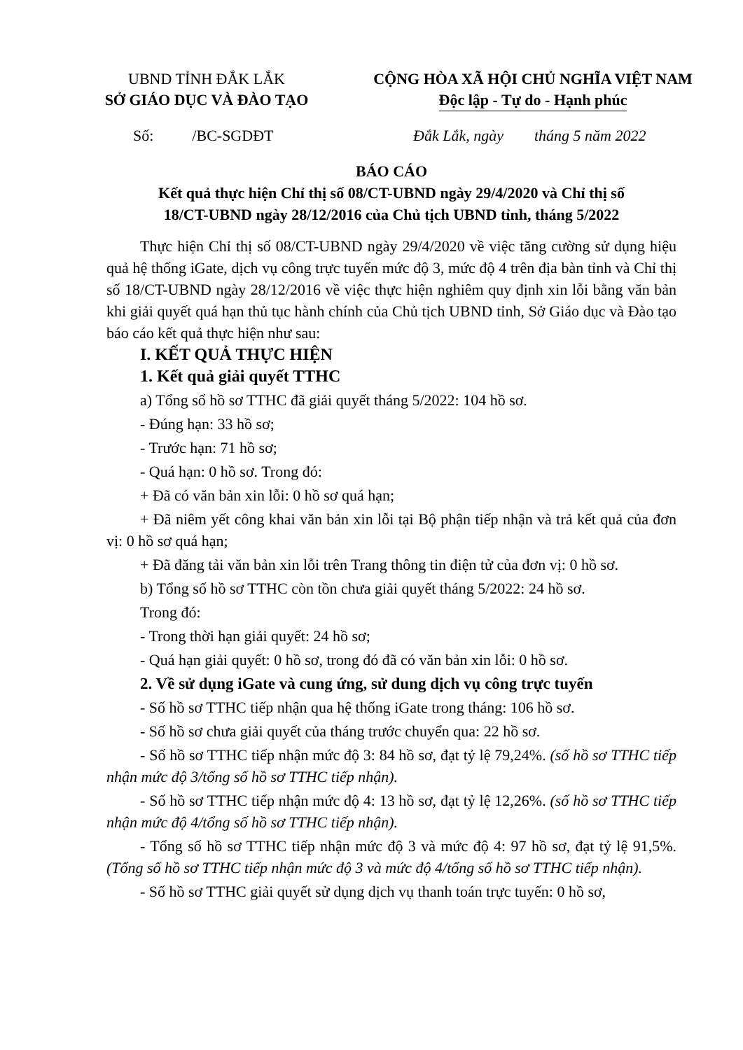UBND TỈNH ĐẮK LẮK
SỞ GIÁO DỤC VÀ ĐÀO TẠO
CỘNG HÒA XÃ HỘI CHỦ NGHĨA VIỆT NAM
Độc lập - Tự do - Hạnh phúc
Số: /BC-SGDĐT Đắk Lắk, ngày tháng 5 năm 2022
BÁO CÁO
Kết quả thực hiện Chỉ thị số 08/CT-UBND ngày 29/4/2020 và Chỉ thị số
18/CT-UBND ngày 28/12/2016 của Chủ tịch UBND tỉnh, tháng 5/2022
Thực hiện Chỉ thị số 08/CT-UBND ngày 29/4/2020 về việc tăng cường sử dụng hiệu quả hệ thống iGate, dịch vụ công trực tuyến mức độ 3, mức độ 4 trên địa bàn tỉnh và Chỉ thị số 18/CT-UBND ngày 28/12/2016 về việc thực hiện nghiêm quy định xin lỗi bằng văn bản khi giải quyết quá hạn thủ tục hành chính của Chủ tịch UBND tỉnh, Sở Giáo dục và Đào tạo báo cáo kết quả thực hiện như sau:
I. KẾT QUẢ THỰC HIỆN
1. Kết quả giải quyết TTHC
a) Tổng số hồ sơ TTHC đã giải quyết tháng 5/2022: 104 hồ sơ.
- Đúng hạn: 33 hồ sơ;
- Trước hạn: 71 hồ sơ;
- Quá hạn: 0 hồ sơ. Trong đó:
+ Đã có văn bản xin lỗi: 0 hồ sơ quá hạn;
+ Đã niêm yết công khai văn bản xin lỗi tại Bộ phận tiếp nhận và trả kết quả của đơn vị: 0 hồ sơ quá hạn;
+ Đã đăng tải văn bản xin lỗi trên Trang thông tin điện tử của đơn vị: 0 hồ sơ.
b) Tổng số hồ sơ TTHC còn tồn chưa giải quyết tháng 5/2022: 24 hồ sơ.
Trong đó:
- Trong thời hạn giải quyết: 24 hồ sơ;
- Quá hạn giải quyết: 0 hồ sơ, trong đó đã có văn bản xin lỗi: 0 hồ sơ.
2. Về sử dụng iGate và cung ứng, sử dung dịch vụ công trực tuyến
- Số hồ sơ TTHC tiếp nhận qua hệ thống iGate trong tháng: 106 hồ sơ.
- Số hồ sơ chưa giải quyết của tháng trước chuyển qua: 22 hồ sơ.
- Số hồ sơ TTHC tiếp nhận mức độ 3: 84 hồ sơ, đạt tỷ lệ 79,24%. (số hồ sơ TTHC tiếp nhận mức độ 3/tổng số hồ sơ TTHC tiếp nhận).
- Số hồ sơ TTHC tiếp nhận mức độ 4: 13 hồ sơ, đạt tỷ lệ 12,26%. (số hồ sơ TTHC tiếp nhận mức độ 4/tổng số hồ sơ TTHC tiếp nhận).
- Tổng số hồ sơ TTHC tiếp nhận mức độ 3 và mức độ 4: 97 hồ sơ, đạt tỷ lệ 91,5%. (Tổng số hồ sơ TTHC tiếp nhận mức độ 3 và mức độ 4/tổng số hồ sơ TTHC tiếp nhận).
- Số hồ sơ TTHC giải quyết sử dụng dịch vụ thanh toán trực tuyến: 0 hồ sơ,